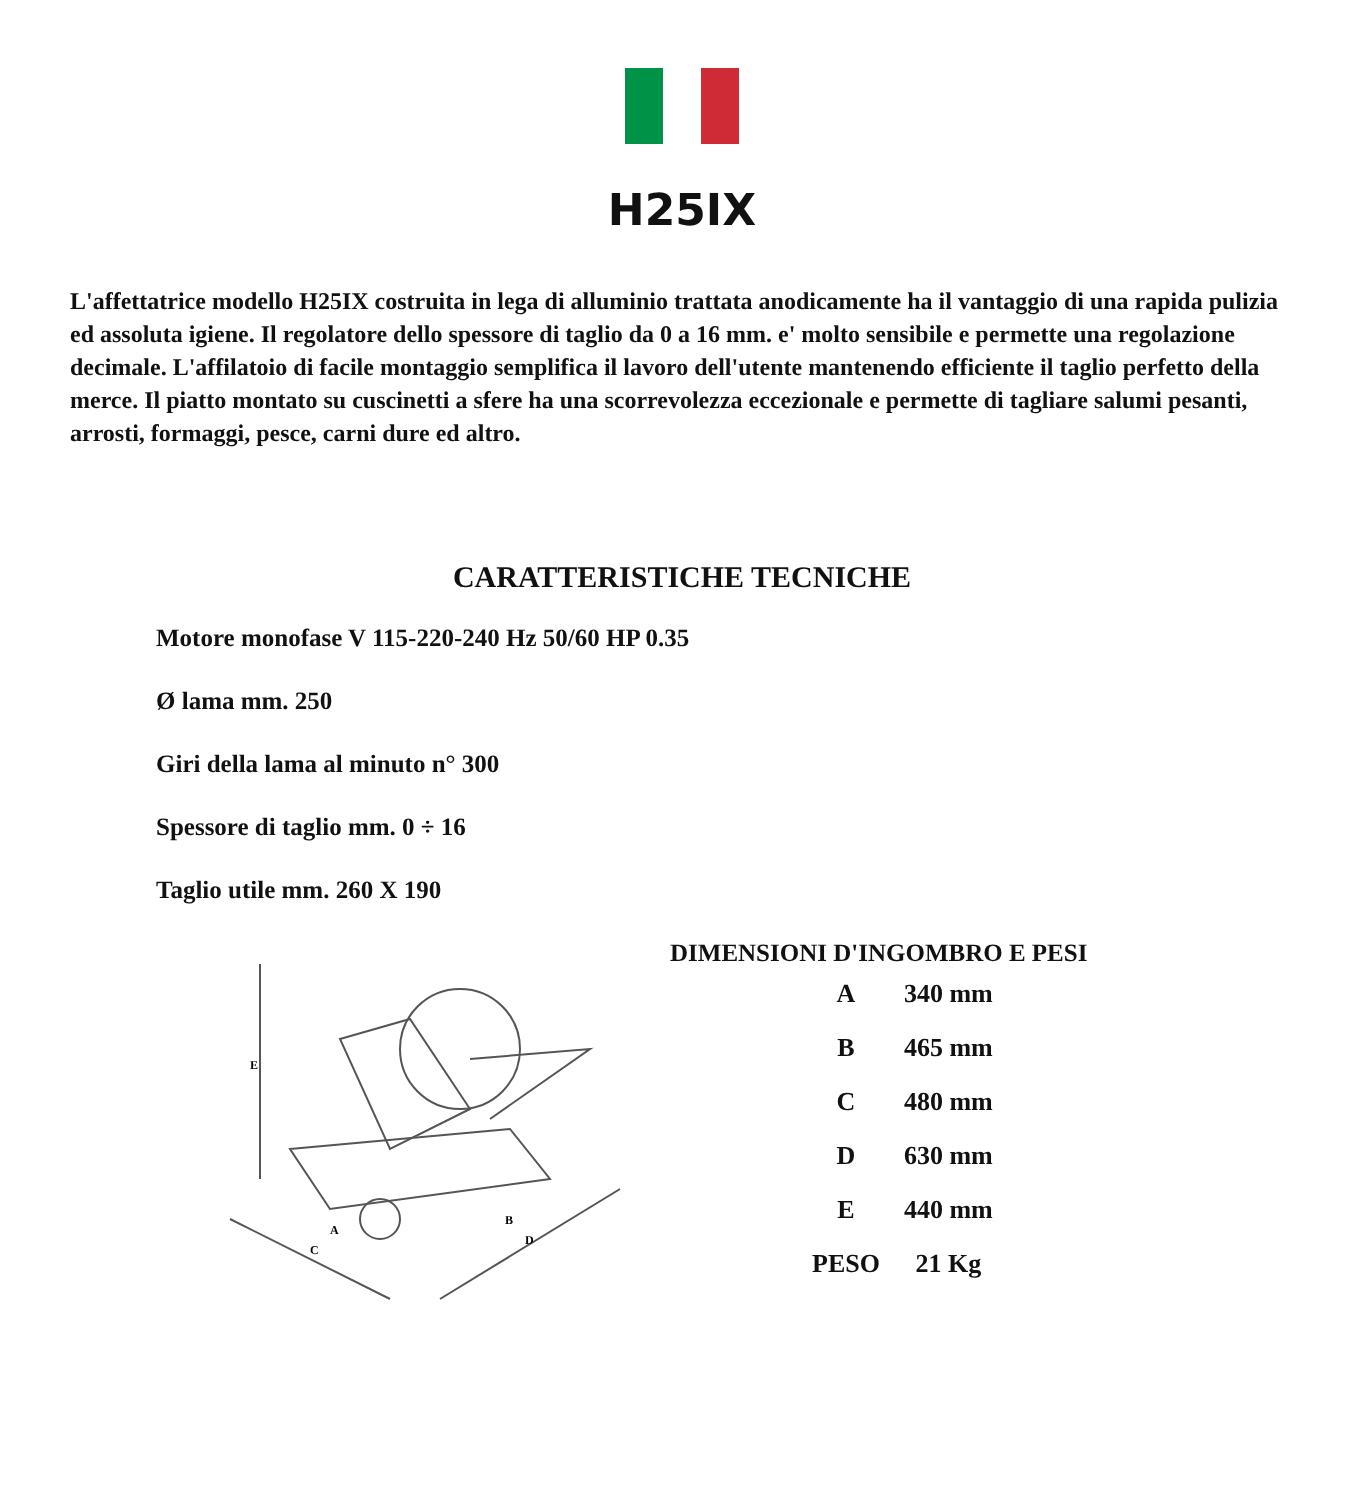H25IX
L'affettatrice modello H25IX costruita in lega di alluminio trattata anodicamente ha il vantaggio di una rapida pulizia ed assoluta igiene. Il regolatore dello spessore di taglio da 0 a 16 mm. e' molto sensibile e permette una regolazione decimale. L'affilatoio di facile montaggio semplifica il lavoro dell'utente mantenendo efficiente il taglio perfetto della merce. Il piatto montato su cuscinetti a sfere ha una scorrevolezza eccezionale e permette di tagliare salumi pesanti, arrosti, formaggi, pesce, carni dure ed altro.
CARATTERISTICHE TECNICHE
Motore monofase V 115-220-240 Hz 50/60 HP 0.35
Ø lama mm. 250
Giri della lama al minuto n° 300
Spessore di taglio mm. 0 ÷ 16
Taglio utile mm. 260 X 190
E
A
C
B
D
DIMENSIONI D'INGOMBRO E PESI
| A | 340 mm |
| B | 465 mm |
| C | 480 mm |
| D | 630 mm |
| E | 440 mm |
| PESO | 21 Kg |